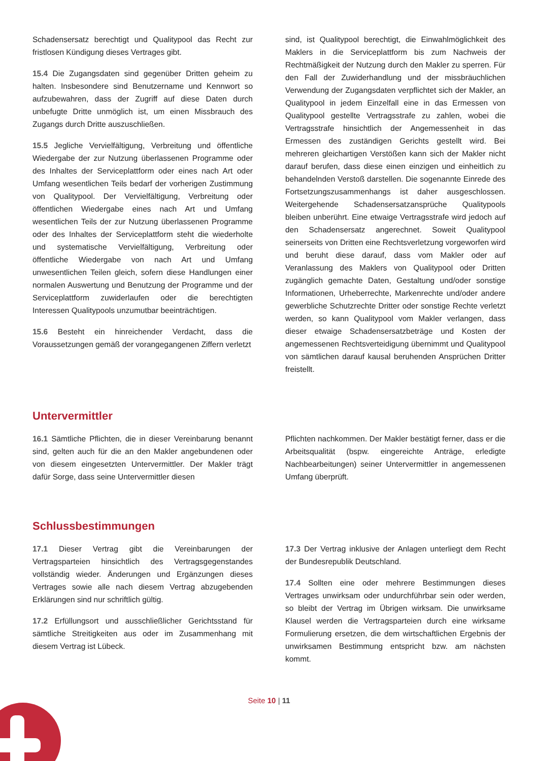Schadensersatz berechtigt und Qualitypool das Recht zur fristlosen Kündigung dieses Vertrages gibt.
15.4 Die Zugangsdaten sind gegenüber Dritten geheim zu halten. Insbesondere sind Benutzername und Kennwort so aufzubewahren, dass der Zugriff auf diese Daten durch unbefugte Dritte unmöglich ist, um einen Missbrauch des Zugangs durch Dritte auszuschließen.
15.5 Jegliche Vervielfältigung, Verbreitung und öffentliche Wiedergabe der zur Nutzung überlassenen Programme oder des Inhaltes der Serviceplattform oder eines nach Art oder Umfang wesentlichen Teils bedarf der vorherigen Zustimmung von Qualitypool. Der Vervielfältigung, Verbreitung oder öffentlichen Wiedergabe eines nach Art und Umfang wesentlichen Teils der zur Nutzung überlassenen Programme oder des Inhaltes der Serviceplattform steht die wiederholte und systematische Vervielfältigung, Verbreitung oder öffentliche Wiedergabe von nach Art und Umfang unwesentlichen Teilen gleich, sofern diese Handlungen einer normalen Auswertung und Benutzung der Programme und der Serviceplattform zuwiderlaufen oder die berechtigten Interessen Qualitypools unzumutbar beeinträchtigen.
15.6 Besteht ein hinreichender Verdacht, dass die Voraussetzungen gemäß der vorangegangenen Ziffern verletzt
sind, ist Qualitypool berechtigt, die Einwahlmöglichkeit des Maklers in die Serviceplattform bis zum Nachweis der Rechtmäßigkeit der Nutzung durch den Makler zu sperren. Für den Fall der Zuwiderhandlung und der missbräuchlichen Verwendung der Zugangsdaten verpflichtet sich der Makler, an Qualitypool in jedem Einzelfall eine in das Ermessen von Qualitypool gestellte Vertragsstrafe zu zahlen, wobei die Vertragsstrafe hinsichtlich der Angemessenheit in das Ermessen des zuständigen Gerichts gestellt wird. Bei mehreren gleichartigen Verstößen kann sich der Makler nicht darauf berufen, dass diese einen einzigen und einheitlich zu behandelnden Verstoß darstellen. Die sogenannte Einrede des Fortsetzungszusammenhangs ist daher ausgeschlossen. Weitergehende Schadensersatzansprüche Qualitypools bleiben unberührt. Eine etwaige Vertragsstrafe wird jedoch auf den Schadensersatz angerechnet. Soweit Qualitypool seinerseits von Dritten eine Rechtsverletzung vorgeworfen wird und beruht diese darauf, dass vom Makler oder auf Veranlassung des Maklers von Qualitypool oder Dritten zugänglich gemachte Daten, Gestaltung und/oder sonstige Informationen, Urheberrechte, Markenrechte und/oder andere gewerbliche Schutzrechte Dritter oder sonstige Rechte verletzt werden, so kann Qualitypool vom Makler verlangen, dass dieser etwaige Schadensersatzbeträge und Kosten der angemessenen Rechtsverteidigung übernimmt und Qualitypool von sämtlichen darauf kausal beruhenden Ansprüchen Dritter freistellt.
Untervermittler
16.1 Sämtliche Pflichten, die in dieser Vereinbarung benannt sind, gelten auch für die an den Makler angebundenen oder von diesem eingesetzten Untervermittler. Der Makler trägt dafür Sorge, dass seine Untervermittler diesen
Pflichten nachkommen. Der Makler bestätigt ferner, dass er die Arbeitsqualität (bspw. eingereichte Anträge, erledigte Nachbearbeitungen) seiner Untervermittler in angemessenen Umfang überprüft.
Schlussbestimmungen
17.1 Dieser Vertrag gibt die Vereinbarungen der Vertragsparteien hinsichtlich des Vertragsgegenstandes vollständig wieder. Änderungen und Ergänzungen dieses Vertrages sowie alle nach diesem Vertrag abzugebenden Erklärungen sind nur schriftlich gültig.
17.2 Erfüllungsort und ausschließlicher Gerichtsstand für sämtliche Streitigkeiten aus oder im Zusammenhang mit diesem Vertrag ist Lübeck.
17.3 Der Vertrag inklusive der Anlagen unterliegt dem Recht der Bundesrepublik Deutschland.
17.4 Sollten eine oder mehrere Bestimmungen dieses Vertrages unwirksam oder undurchführbar sein oder werden, so bleibt der Vertrag im Übrigen wirksam. Die unwirksame Klausel werden die Vertragsparteien durch eine wirksame Formulierung ersetzen, die dem wirtschaftlichen Ergebnis der unwirksamen Bestimmung entspricht bzw. am nächsten kommt.
Seite 10 | 11